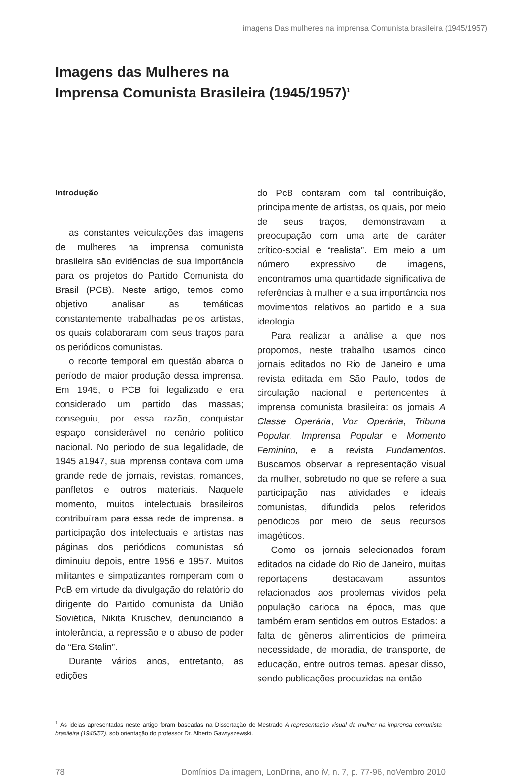imagens Das mulheres na imprensa Comunista brasileira (1945/1957)
Imagens das Mulheres na
Imprensa Comunista Brasileira (1945/1957)<sup>1</sup>
Introdução
as constantes veiculações das imagens de mulheres na imprensa comunista brasileira são evidências de sua importância para os projetos do Partido Comunista do Brasil (PCB). Neste artigo, temos como objetivo analisar as temáticas constantemente trabalhadas pelos artistas, os quais colaboraram com seus traços para os periódicos comunistas.
o recorte temporal em questão abarca o período de maior produção dessa imprensa. Em 1945, o PCB foi legalizado e era considerado um partido das massas; conseguiu, por essa razão, conquistar espaço considerável no cenário político nacional. No período de sua legalidade, de 1945 a1947, sua imprensa contava com uma grande rede de jornais, revistas, romances, panfletos e outros materiais. Naquele momento, muitos intelectuais brasileiros contribuíram para essa rede de imprensa. a participação dos intelectuais e artistas nas páginas dos periódicos comunistas só diminuiu depois, entre 1956 e 1957. Muitos militantes e simpatizantes romperam com o PcB em virtude da divulgação do relatório do dirigente do Partido comunista da União Soviética, Nikita Kruschev, denunciando a intolerância, a repressão e o abuso de poder da “Era Stalin”.
Durante vários anos, entretanto, as edições
do PcB contaram com tal contribuição, principalmente de artistas, os quais, por meio de seus traços, demonstravam a preocupação com uma arte de caráter crítico-social e “realista”. Em meio a um número expressivo de imagens, encontramos uma quantidade significativa de referências à mulher e a sua importância nos movimentos relativos ao partido e a sua ideologia.
Para realizar a análise a que nos propomos, neste trabalho usamos cinco jornais editados no Rio de Janeiro e uma revista editada em São Paulo, todos de circulação nacional e pertencentes à imprensa comunista brasileira: os jornais A Classe Operária, Voz Operária, Tribuna Popular, Imprensa Popular e Momento Feminino, e a revista Fundamentos. Buscamos observar a representação visual da mulher, sobretudo no que se refere a sua participação nas atividades e ideais comunistas, difundida pelos referidos periódicos por meio de seus recursos imagéticos.
Como os jornais selecionados foram editados na cidade do Rio de Janeiro, muitas reportagens destacavam assuntos relacionados aos problemas vividos pela população carioca na época, mas que também eram sentidos em outros Estados: a falta de gêneros alimentícios de primeira necessidade, de moradia, de transporte, de educação, entre outros temas. apesar disso, sendo publicações produzidas na então
<sup>1</sup> As ideias apresentadas neste artigo foram baseadas na Dissertação de Mestrado A representação visual da mulher na imprensa comunista brasileira (1945/57), sob orientação do professor Dr. Alberto Gawryszewski.
78 Domínios Da imagem, LonDrina, ano iV, n. 7, p. 77-96, noVembro 2010